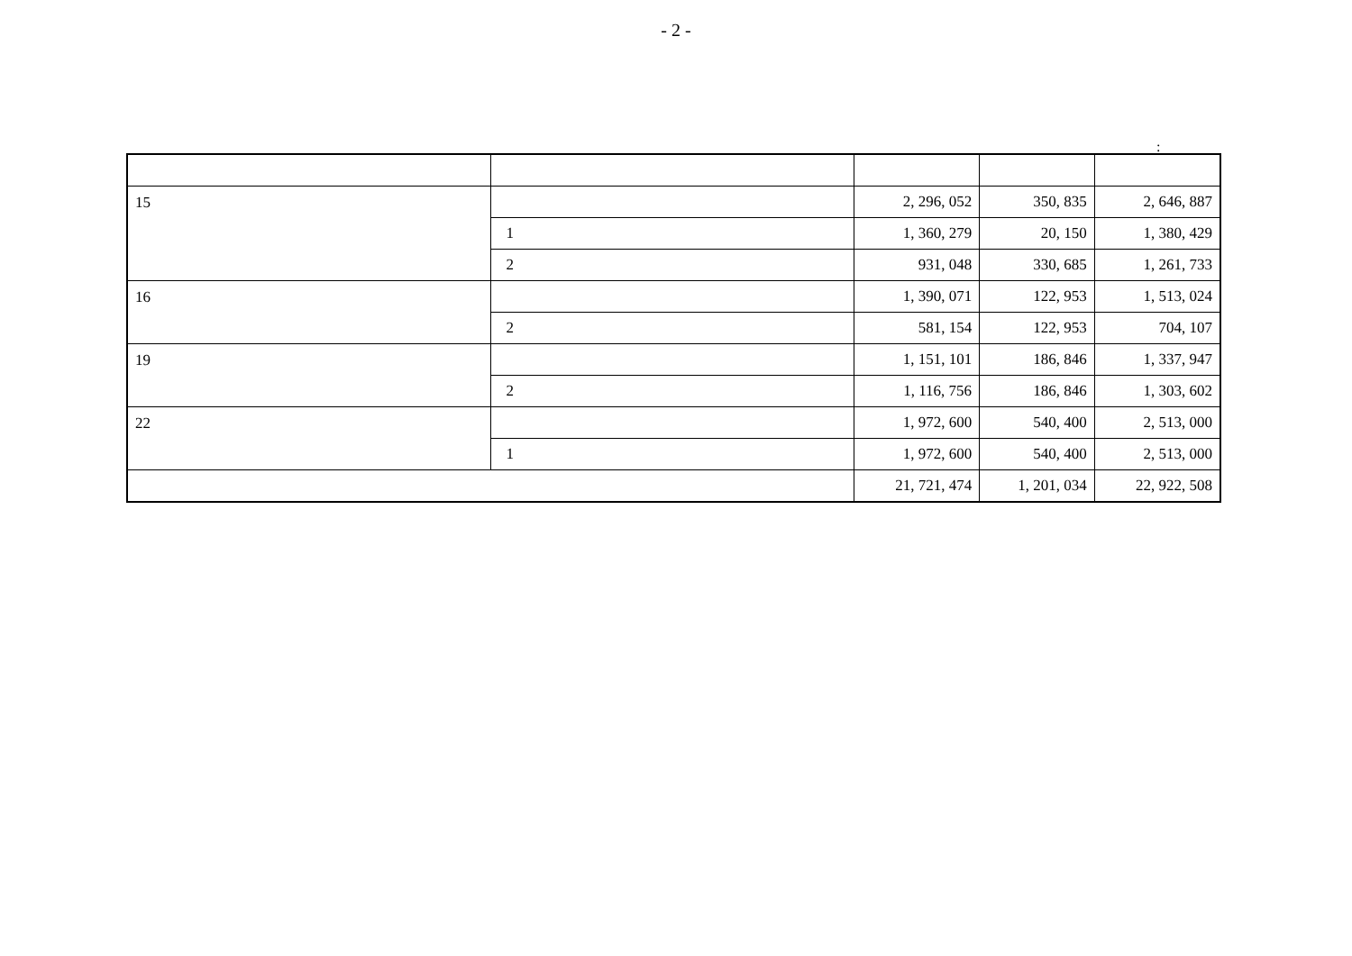- 2 -
:
| 15 | | 2, 296, 052 | 350, 835 | 2, 646, 887 |
| | 1 | 1, 360, 279 | 20, 150 | 1, 380, 429 |
| | 2 | 931, 048 | 330, 685 | 1, 261, 733 |
| 16 | | 1, 390, 071 | 122, 953 | 1, 513, 024 |
| | 2 | 581, 154 | 122, 953 | 704, 107 |
| 19 | | 1, 151, 101 | 186, 846 | 1, 337, 947 |
| | 2 | 1, 116, 756 | 186, 846 | 1, 303, 602 |
| 22 | | 1, 972, 600 | 540, 400 | 2, 513, 000 |
| | 1 | 1, 972, 600 | 540, 400 | 2, 513, 000 |
| | | 21, 721, 474 | 1, 201, 034 | 22, 922, 508 |